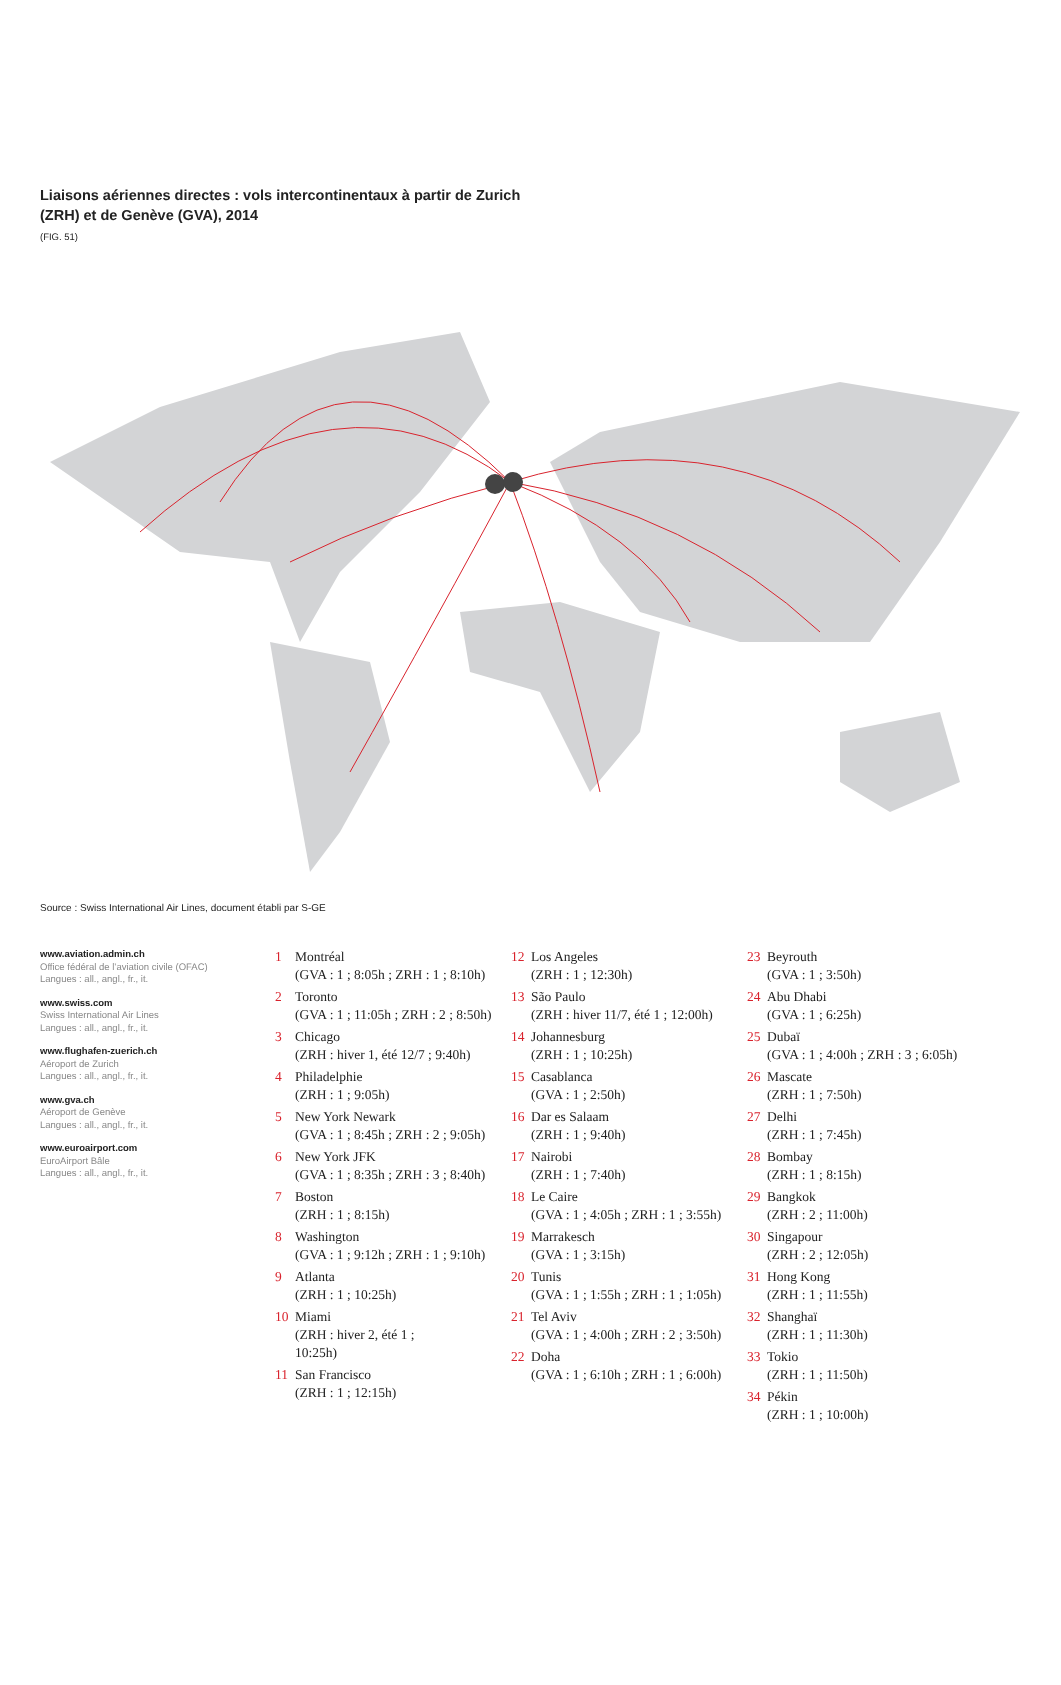Liaisons aériennes directes : vols intercontinentaux à partir de Zurich (ZRH) et de Genève (GVA), 2014
(FIG. 51)
Source : Swiss International Air Lines, document établi par S-GE
www.aviation.admin.ch
Office fédéral de l’aviation civile (OFAC)
Langues : all., angl., fr., it.
www.swiss.com
Swiss International Air Lines
Langues : all., angl., fr., it.
www.flughafen-zuerich.ch
Aéroport de Zurich
Langues : all., angl., fr., it.
www.gva.ch
Aéroport de Genève
Langues : all., angl., fr., it.
www.euroairport.com
EuroAirport Bâle
Langues : all., angl., fr., it.
1 Montréal
(GVA : 1 ; 8:05h ; ZRH : 1 ; 8:10h)
2 Toronto
(GVA : 1 ; 11:05h ; ZRH : 2 ; 8:50h)
3 Chicago
(ZRH : hiver 1, été 12/7 ; 9:40h)
4 Philadelphie
(ZRH : 1 ; 9:05h)
5 New York Newark
(GVA : 1 ; 8:45h ; ZRH : 2 ; 9:05h)
6 New York JFK
(GVA : 1 ; 8:35h ; ZRH : 3 ; 8:40h)
7 Boston
(ZRH : 1 ; 8:15h)
8 Washington
(GVA : 1 ; 9:12h ; ZRH : 1 ; 9:10h)
9 Atlanta
(ZRH : 1 ; 10:25h)
10 Miami
(ZRH : hiver 2, été 1 ;
10:25h)
11 San Francisco
(ZRH : 1 ; 12:15h)
12 Los Angeles
(ZRH : 1 ; 12:30h)
13 São Paulo
(ZRH : hiver 11/7, été 1 ; 12:00h)
14 Johannesburg
(ZRH : 1 ; 10:25h)
15 Casablanca
(GVA : 1 ; 2:50h)
16 Dar es Salaam
(ZRH : 1 ; 9:40h)
17 Nairobi
(ZRH : 1 ; 7:40h)
18 Le Caire
(GVA : 1 ; 4:05h ; ZRH : 1 ; 3:55h)
19 Marrakesch
(GVA : 1 ; 3:15h)
20 Tunis
(GVA : 1 ; 1:55h ; ZRH : 1 ; 1:05h)
21 Tel Aviv
(GVA : 1 ; 4:00h ; ZRH : 2 ; 3:50h)
22 Doha
(GVA : 1 ; 6:10h ; ZRH : 1 ; 6:00h)
23 Beyrouth
(GVA : 1 ; 3:50h)
24 Abu Dhabi
(GVA : 1 ; 6:25h)
25 Dubaï
(GVA : 1 ; 4:00h ; ZRH : 3 ; 6:05h)
26 Mascate
(ZRH : 1 ; 7:50h)
27 Delhi
(ZRH : 1 ; 7:45h)
28 Bombay
(ZRH : 1 ; 8:15h)
29 Bangkok
(ZRH : 2 ; 11:00h)
30 Singapour
(ZRH : 2 ; 12:05h)
31 Hong Kong
(ZRH : 1 ; 11:55h)
32 Shanghaï
(ZRH : 1 ; 11:30h)
33 Tokio
(ZRH : 1 ; 11:50h)
34 Pékin
(ZRH : 1 ; 10:00h)